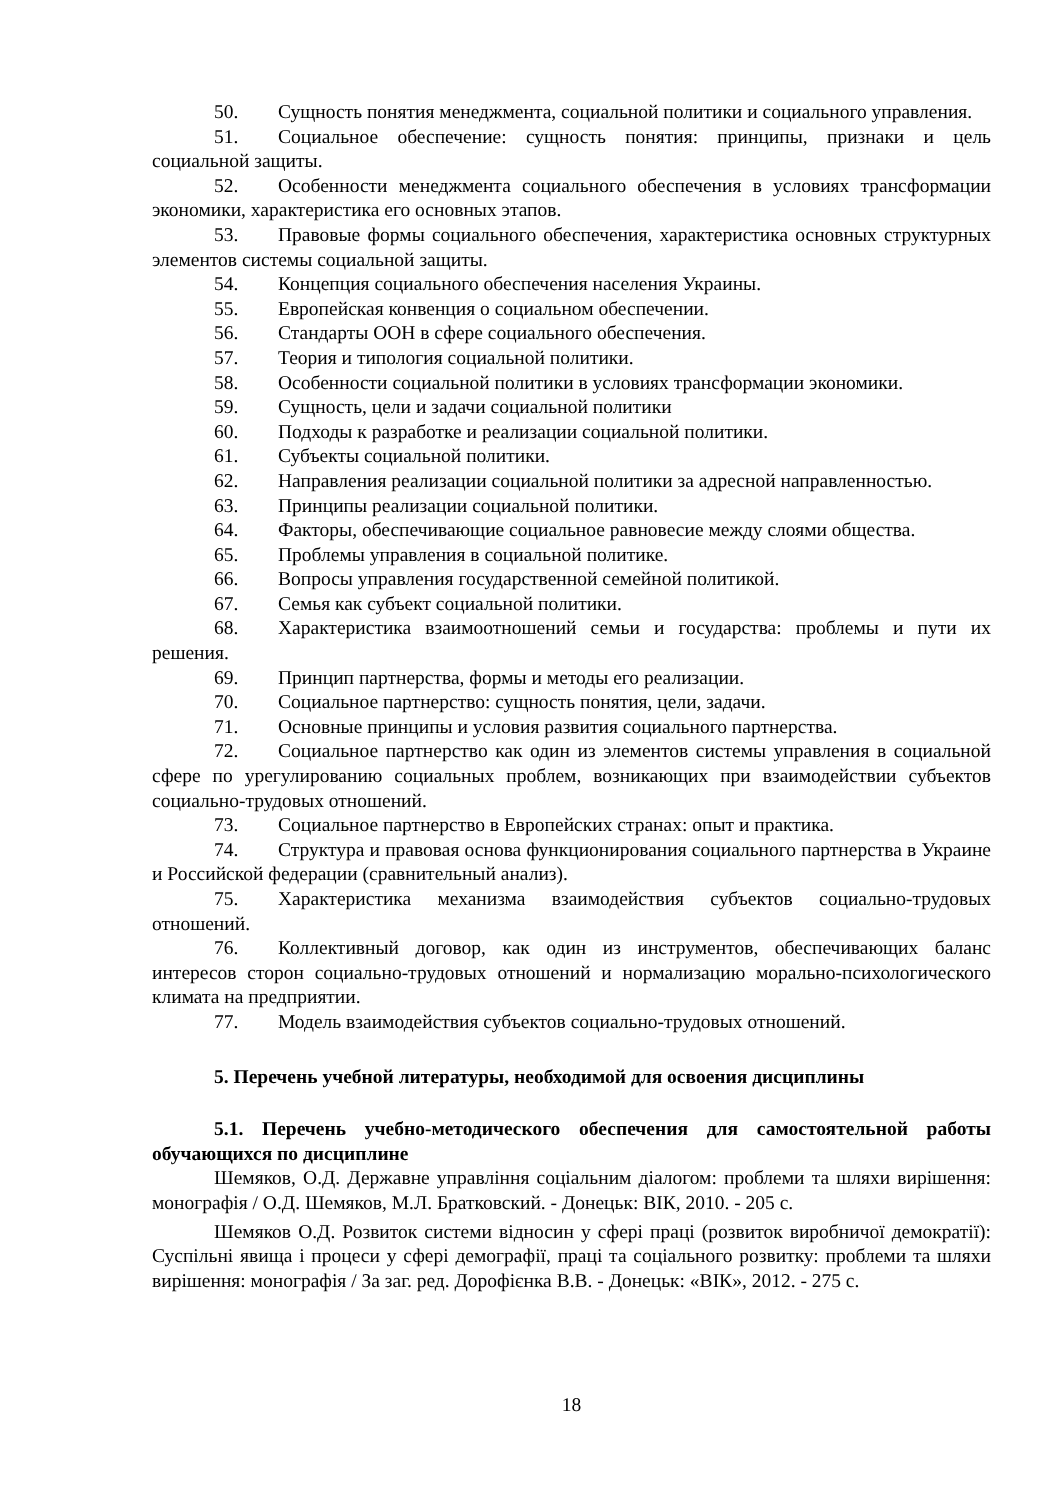50. Сущность понятия менеджмента, социальной политики и социального управления.
51. Социальное обеспечение: сущность понятия: принципы, признаки и цель социальной защиты.
52. Особенности менеджмента социального обеспечения в условиях трансформации экономики, характеристика его основных этапов.
53. Правовые формы социального обеспечения, характеристика основных структурных элементов системы социальной защиты.
54. Концепция социального обеспечения населения Украины.
55. Европейская конвенция о социальном обеспечении.
56. Стандарты ООН в сфере социального обеспечения.
57. Теория и типология социальной политики.
58. Особенности социальной политики в условиях трансформации экономики.
59. Сущность, цели и задачи социальной политики
60. Подходы к разработке и реализации социальной политики.
61. Субъекты социальной политики.
62. Направления реализации социальной политики за адресной направленностью.
63. Принципы реализации социальной политики.
64. Факторы, обеспечивающие социальное равновесие между слоями общества.
65. Проблемы управления в социальной политике.
66. Вопросы управления государственной семейной политикой.
67. Семья как субъект социальной политики.
68. Характеристика взаимоотношений семьи и государства: проблемы и пути их решения.
69. Принцип партнерства, формы и методы его реализации.
70. Социальное партнерство: сущность понятия, цели, задачи.
71. Основные принципы и условия развития социального партнерства.
72. Социальное партнерство как один из элементов системы управления в социальной сфере по урегулированию социальных проблем, возникающих при взаимодействии субъектов социально-трудовых отношений.
73. Социальное партнерство в Европейских странах: опыт и практика.
74. Структура и правовая основа функционирования социального партнерства в Украине и Российской федерации (сравнительный анализ).
75. Характеристика механизма взаимодействия субъектов социально-трудовых отношений.
76. Коллективный договор, как один из инструментов, обеспечивающих баланс интересов сторон социально-трудовых отношений и нормализацию морально-психологического климата на предприятии.
77. Модель взаимодействия субъектов социально-трудовых отношений.
5. Перечень учебной литературы, необходимой для освоения дисциплины
5.1. Перечень учебно-методического обеспечения для самостоятельной работы обучающихся по дисциплине
Шемяков, О.Д. Державне управління соціальним діалогом: проблеми та шляхи вирішення: монографія / О.Д. Шемяков, М.Л. Братковский. - Донецьк: ВІК, 2010. - 205 с.
Шемяков О.Д. Розвиток системи відносин у сфері праці (розвиток виробничої демократії): Суспільні явища і процеси у сфері демографії, праці та соціального розвитку: проблеми та шляхи вирішення: монографія / За заг. ред. Дорофієнка В.В. - Донецьк: «ВІК», 2012. - 275 с.
18